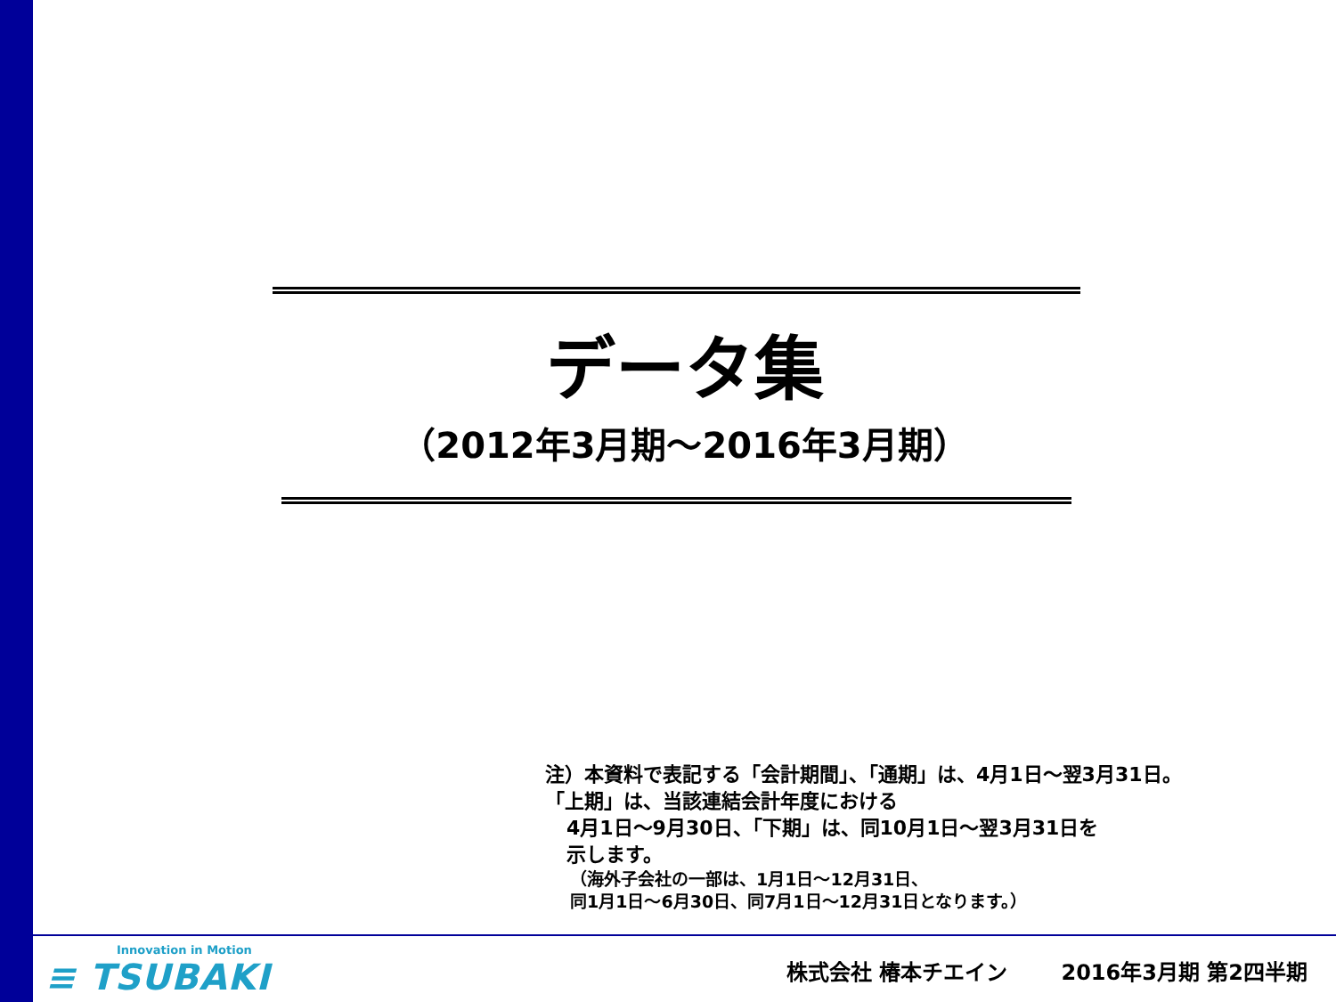データ集
（2012年3月期～2016年3月期）
注）本資料で表記する「会計期間」、「通期」は、4月1日～翌3月31日。
「上期」は、当該連結会計年度における
4月1日～9月30日、「下期」は、同10月1日～翌3月31日を
示します。
（海外子会社の一部は、1月1日～12月31日、
同1月1日～6月30日、同7月1日～12月31日となります。）
Innovation in Motion
≡ TSUBAKI
株式会社 椿本チエイン 2016年3月期 第2四半期